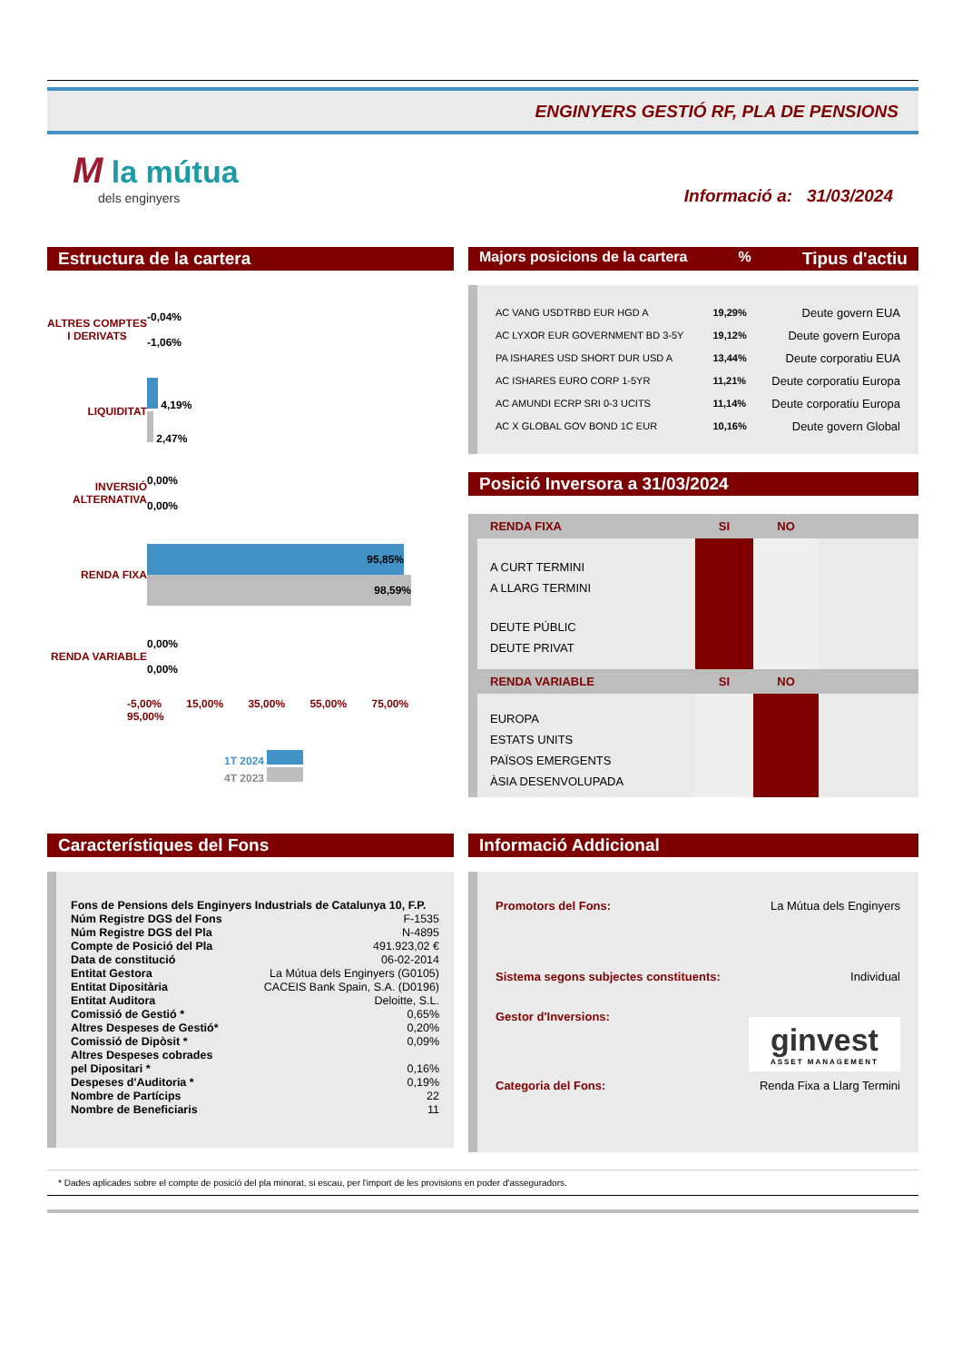ENGINYERS GESTIÓ RF, PLA DE PENSIONS
M la mútua
dels enginyers
Informació a: 31/03/2024
Estructura de la cartera
| ALTRES COMPTES I DERIVATS | -0,04% -1,06% |
| LIQUIDITAT | 4,19% 2,47% |
| INVERSIÓ ALTERNATIVA | 0,00% 0,00% |
| RENDA FIXA | 95,85% 98,59% |
| RENDA VARIABLE | 0,00% 0,00% |
-5,00% 15,00% 35,00% 55,00% 75,00% 95,00%
1T 2024
4T 2023
Majors posicions de la cartera% Tipus d'actiu
| AC VANG USDTRBD EUR HGD A | 19,29% | Deute govern EUA |
| AC LYXOR EUR GOVERNMENT BD 3-5Y | 19,12% | Deute govern Europa |
| PA ISHARES USD SHORT DUR USD A | 13,44% | Deute corporatiu EUA |
| AC ISHARES EURO CORP 1-5YR | 11,21% | Deute corporatiu Europa |
| AC AMUNDI ECRP SRI 0-3 UCITS | 11,14% | Deute corporatiu Europa |
| AC X GLOBAL GOV BOND 1C EUR | 10,16% | Deute govern Global |
Posició Inversora a 31/03/2024
| RENDA FIXA | SI | NO | |
| A CURT TERMINI | | | |
| A LLARG TERMINI | | | |
| DEUTE PÚBLIC | | | |
| DEUTE PRIVAT | | | |
| RENDA VARIABLE | SI | NO | |
| EUROPA | | | |
| ESTATS UNITS | | | |
| PAÏSOS EMERGENTS | | | |
| ÀSIA DESENVOLUPADA | | | |
Característiques del Fons
| Fons de Pensions dels Enginyers Industrials de Catalunya 10, F.P. | |
| Núm Registre DGS del Fons | F-1535 |
| Núm Registre DGS del Pla | N-4895 |
| Compte de Posició del Pla | 491.923,02 € |
| Data de constitució | 06-02-2014 |
| Entitat Gestora | La Mútua dels Enginyers (G0105) |
| Entitat Dipositària | CACEIS Bank Spain, S.A. (D0196) |
| Entitat Auditora | Deloitte, S.L. |
| Comissió de Gestió * | 0,65% |
| Altres Despeses de Gestió* | 0,20% |
| Comissió de Dipòsit * | 0,09% |
| Altres Despeses cobrades pel Dipositari * | 0,16% |
| Despeses d'Auditoria * | 0,19% |
| Nombre de Partícips | 22 |
| Nombre de Beneficiaris | 11 |
Informació Addicional
| Promotors del Fons: | La Mútua dels Enginyers |
| Sistema segons subjectes constituents: | Individual |
| Gestor d'Inversions: | ginvest ASSET MANAGEMENT |
| Categoria del Fons: | Renda Fixa a Llarg Termini |
* Dades aplicades sobre el compte de posició del pla minorat, si escau, per l'import de les provisions en poder d'asseguradors.